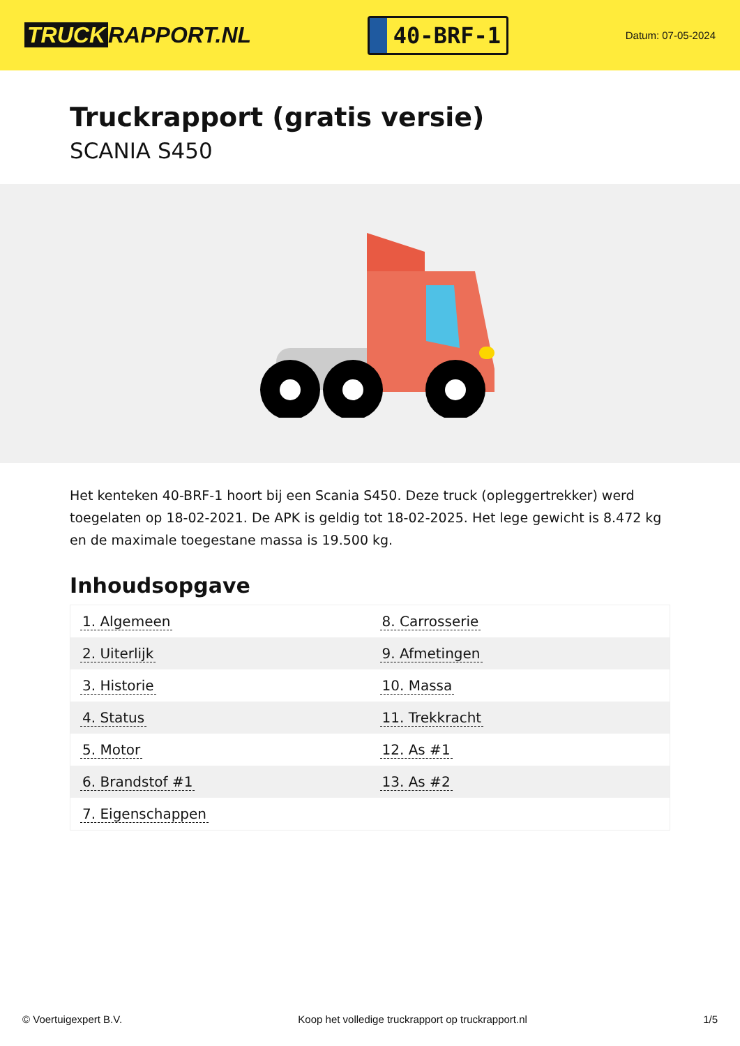TRUCK RAPPORT.NL
40-BRF-1
Datum: 07-05-2024
Truckrapport (gratis versie)
SCANIA S450
Het kenteken 40-BRF-1 hoort bij een Scania S450. Deze truck (opleggertrekker) werd toegelaten op 18-02-2021. De APK is geldig tot 18-02-2025. Het lege gewicht is 8.472 kg en de maximale toegestane massa is 19.500 kg.
Inhoudsopgave
| 1. Algemeen | 8. Carrosserie |
| 2. Uiterlijk | 9. Afmetingen |
| 3. Historie | 10. Massa |
| 4. Status | 11. Trekkracht |
| 5. Motor | 12. As #1 |
| 6. Brandstof #1 | 13. As #2 |
| 7. Eigenschappen | |
© Voertuigexpert B.V. Koop het volledige truckrapport op truckrapport.nl 1/5